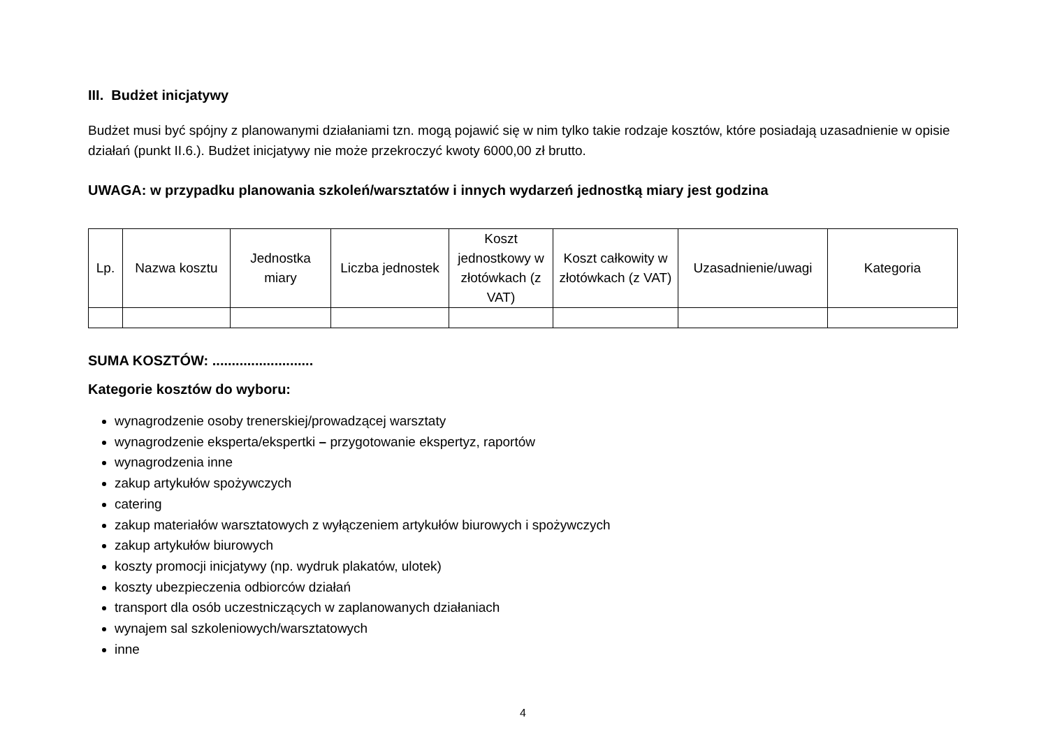III. Budżet inicjatywy
Budżet musi być spójny z planowanymi działaniami tzn. mogą pojawić się w nim tylko takie rodzaje kosztów, które posiadają uzasadnienie w opisie działań (punkt II.6.). Budżet inicjatywy nie może przekroczyć kwoty 6000,00 zł brutto.
UWAGA: w przypadku planowania szkoleń/warsztatów i innych wydarzeń jednostką miary jest godzina
| Lp. | Nazwa kosztu | Jednostka miary | Liczba jednostek | Koszt jednostkowy w złotówkach (z VAT) | Koszt całkowity w złotówkach (z VAT) | Uzasadnienie/uwagi | Kategoria |
| --- | --- | --- | --- | --- | --- | --- | --- |
SUMA KOSZTÓW: ..........................
Kategorie kosztów do wyboru:
wynagrodzenie osoby trenerskiej/prowadzącej warsztaty
wynagrodzenie eksperta/ekspertki – przygotowanie ekspertyz, raportów
wynagrodzenia inne
zakup artykułów spożywczych
catering
zakup materiałów warsztatowych z wyłączeniem artykułów biurowych i spożywczych
zakup artykułów biurowych
koszty promocji inicjatywy (np. wydruk plakatów, ulotek)
koszty ubezpieczenia odbiorców działań
transport dla osób uczestniczących w zaplanowanych działaniach
wynajem sal szkoleniowych/warsztatowych
inne
4